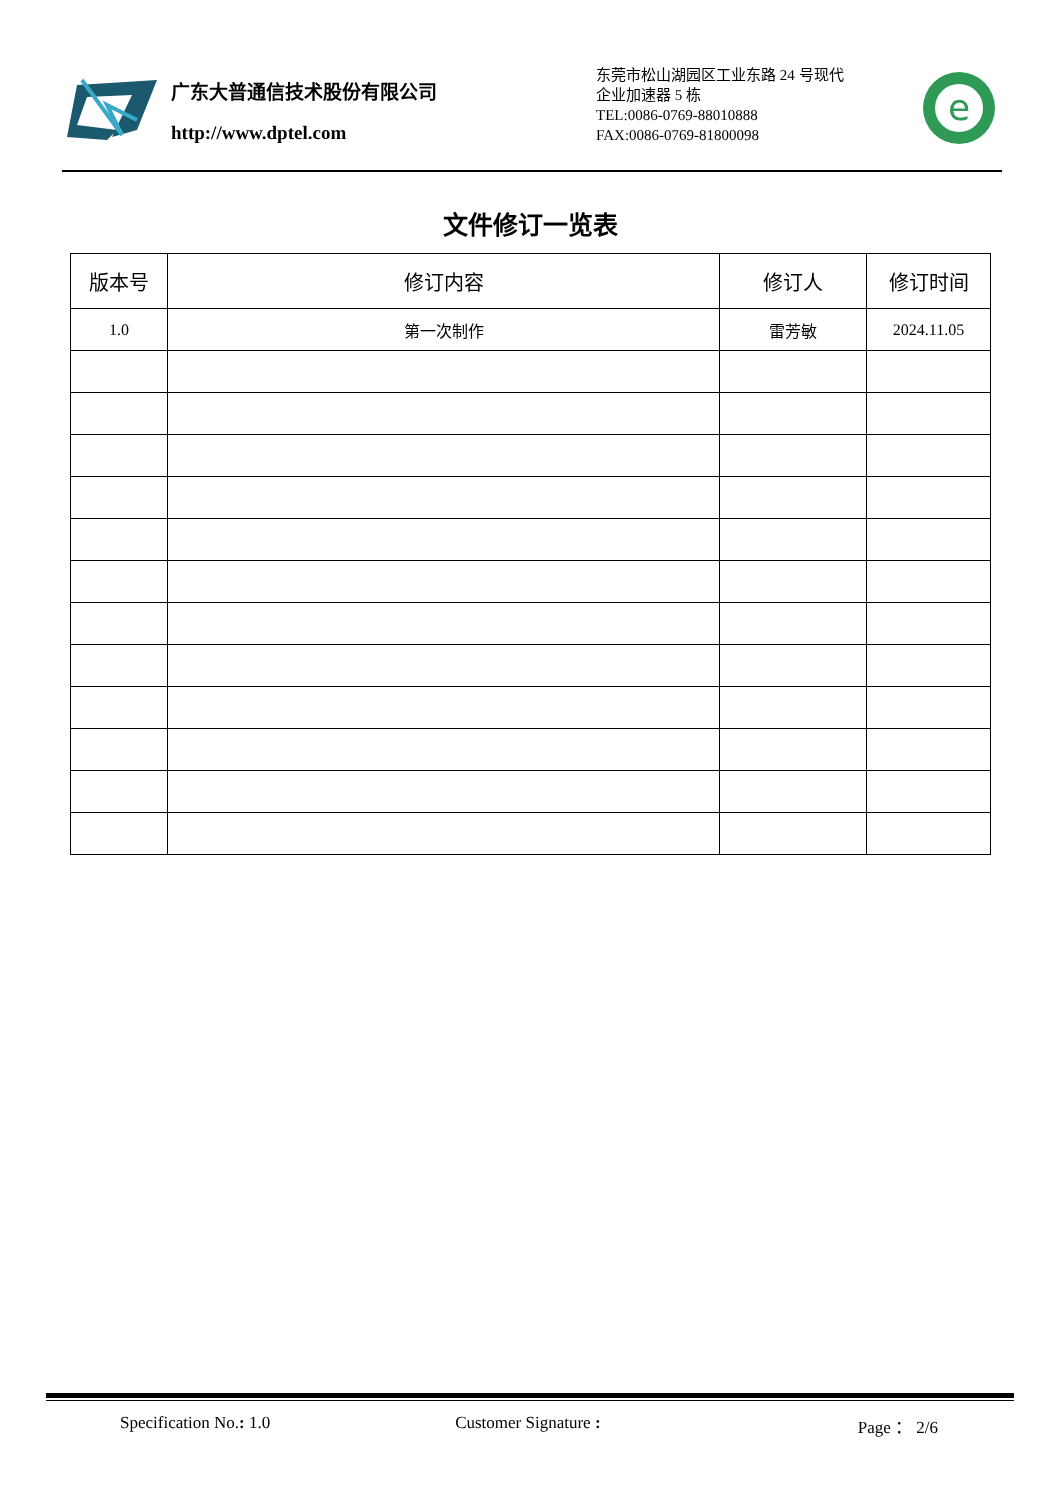广东大普通信技术股份有限公司
http://www.dptel.com
东莞市松山湖园区工业东路 24 号现代
企业加速器 5 栋
TEL:0086-0769-88010888
FAX:0086-0769-81800098
e
文件修订一览表
| 版本号 | 修订内容 | 修订人 | 修订时间 |
| --- | --- | --- | --- |
| 1.0 | 第一次制作 | 雷芳敏 | 2024.11.05 |
Specification No.: 1.0 Customer Signature : Page ： 2/6